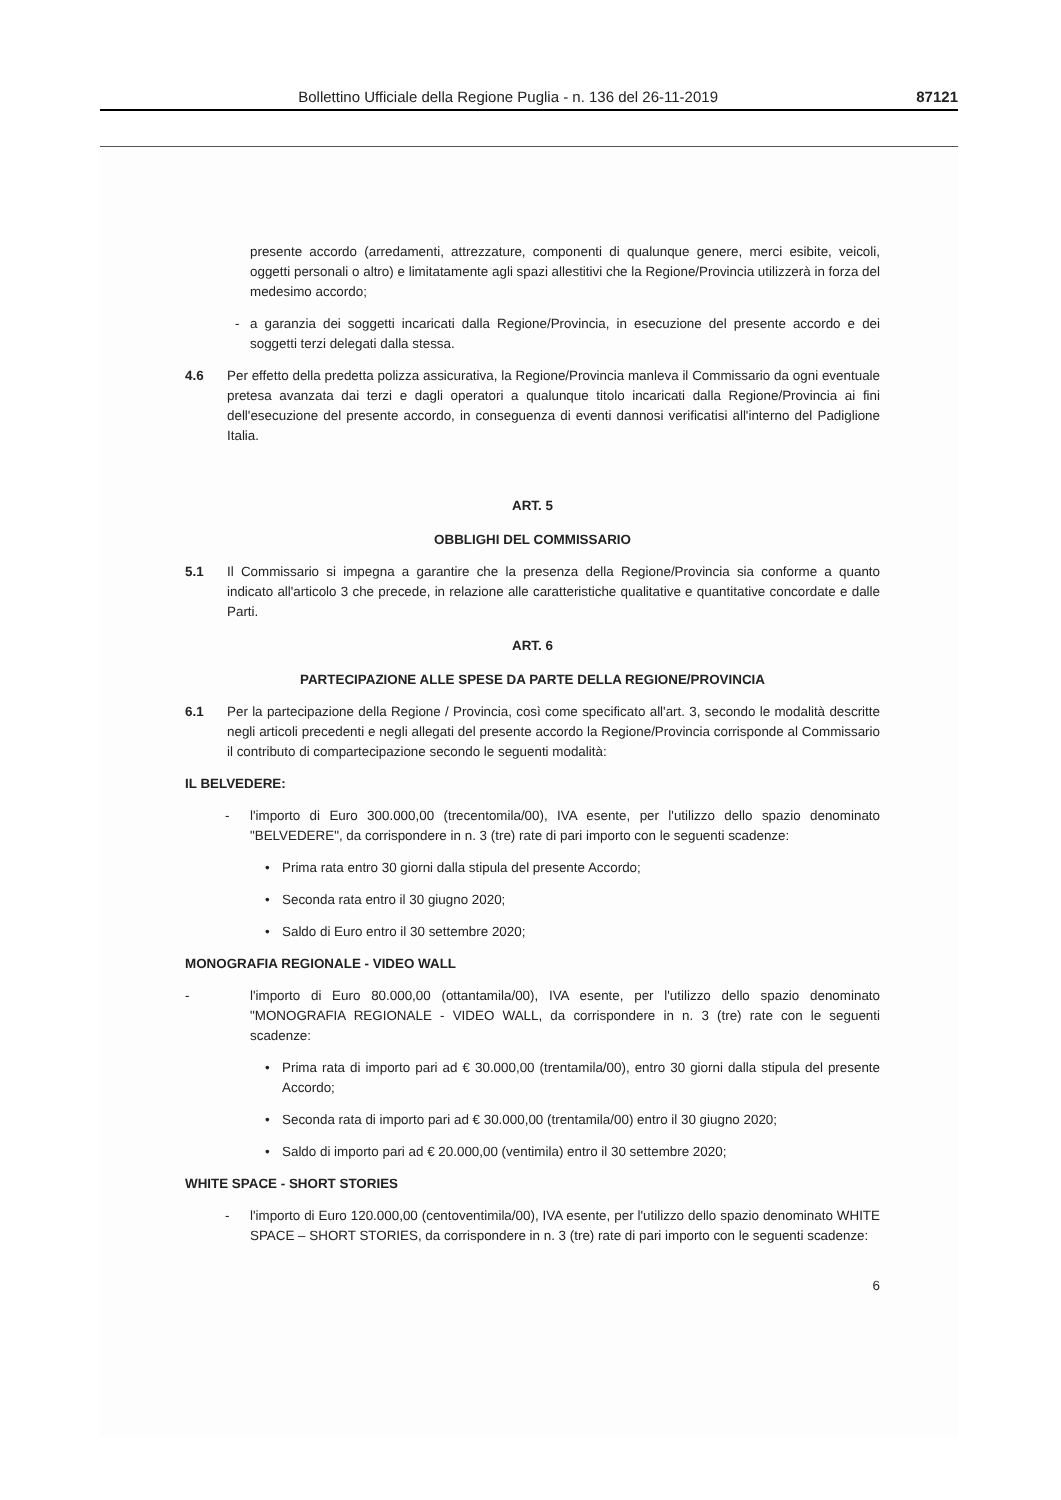Bollettino Ufficiale della Regione Puglia - n. 136 del 26-11-2019 87121
presente accordo (arredamenti, attrezzature, componenti di qualunque genere, merci esibite, veicoli, oggetti personali o altro) e limitatamente agli spazi allestitivi che la Regione/Provincia utilizzerà in forza del medesimo accordo;
- a garanzia dei soggetti incaricati dalla Regione/Provincia, in esecuzione del presente accordo e dei soggetti terzi delegati dalla stessa.
4.6 Per effetto della predetta polizza assicurativa, la Regione/Provincia manleva il Commissario da ogni eventuale pretesa avanzata dai terzi e dagli operatori a qualunque titolo incaricati dalla Regione/Provincia ai fini dell'esecuzione del presente accordo, in conseguenza di eventi dannosi verificatisi all'interno del Padiglione Italia.
ART. 5
OBBLIGHI DEL COMMISSARIO
5.1 Il Commissario si impegna a garantire che la presenza della Regione/Provincia sia conforme a quanto indicato all'articolo 3 che precede, in relazione alle caratteristiche qualitative e quantitative concordate e dalle Parti.
ART. 6
PARTECIPAZIONE ALLE SPESE DA PARTE DELLA REGIONE/PROVINCIA
6.1 Per la partecipazione della Regione / Provincia, così come specificato all'art. 3, secondo le modalità descritte negli articoli precedenti e negli allegati del presente accordo la Regione/Provincia corrisponde al Commissario il contributo di compartecipazione secondo le seguenti modalità:
IL BELVEDERE:
- l'importo di Euro 300.000,00 (trecentomila/00), IVA esente, per l'utilizzo dello spazio denominato "BELVEDERE", da corrispondere in n. 3 (tre) rate di pari importo con le seguenti scadenze:
• Prima rata entro 30 giorni dalla stipula del presente Accordo;
• Seconda rata entro il 30 giugno 2020;
• Saldo di Euro entro il 30 settembre 2020;
MONOGRAFIA REGIONALE - VIDEO WALL
- l'importo di Euro 80.000,00 (ottantamila/00), IVA esente, per l'utilizzo dello spazio denominato "MONOGRAFIA REGIONALE - VIDEO WALL, da corrispondere in n. 3 (tre) rate con le seguenti scadenze:
• Prima rata di importo pari ad € 30.000,00 (trentamila/00), entro 30 giorni dalla stipula del presente Accordo;
• Seconda rata di importo pari ad € 30.000,00 (trentamila/00) entro il 30 giugno 2020;
• Saldo di importo pari ad € 20.000,00 (ventimila) entro il 30 settembre 2020;
WHITE SPACE - SHORT STORIES
- l'importo di Euro 120.000,00 (centoventimila/00), IVA esente, per l'utilizzo dello spazio denominato WHITE SPACE – SHORT STORIES, da corrispondere in n. 3 (tre) rate di pari importo con le seguenti scadenze:
6